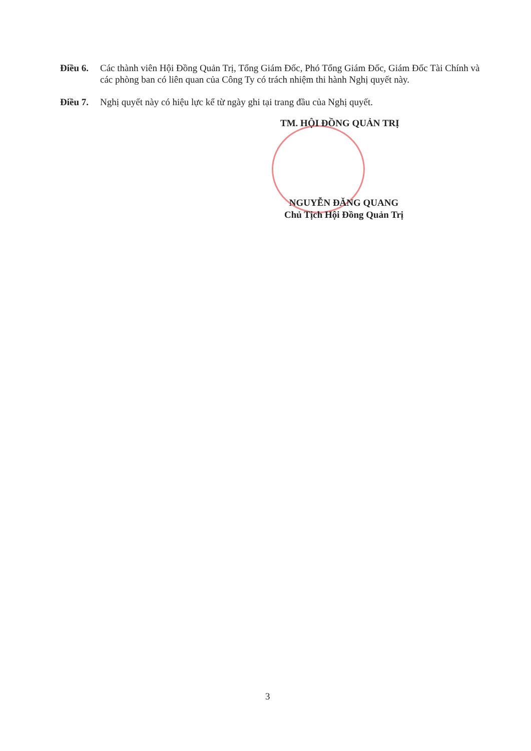Điều 6. Các thành viên Hội Đồng Quản Trị, Tổng Giám Đốc, Phó Tổng Giám Đốc, Giám Đốc Tài Chính và các phòng ban có liên quan của Công Ty có trách nhiệm thi hành Nghị quyết này.
Điều 7. Nghị quyết này có hiệu lực kể từ ngày ghi tại trang đầu của Nghị quyết.
TM. HỘI ĐỒNG QUẢN TRỊ
NGUYỄN ĐĂNG QUANG
Chủ Tịch Hội Đồng Quản Trị
3